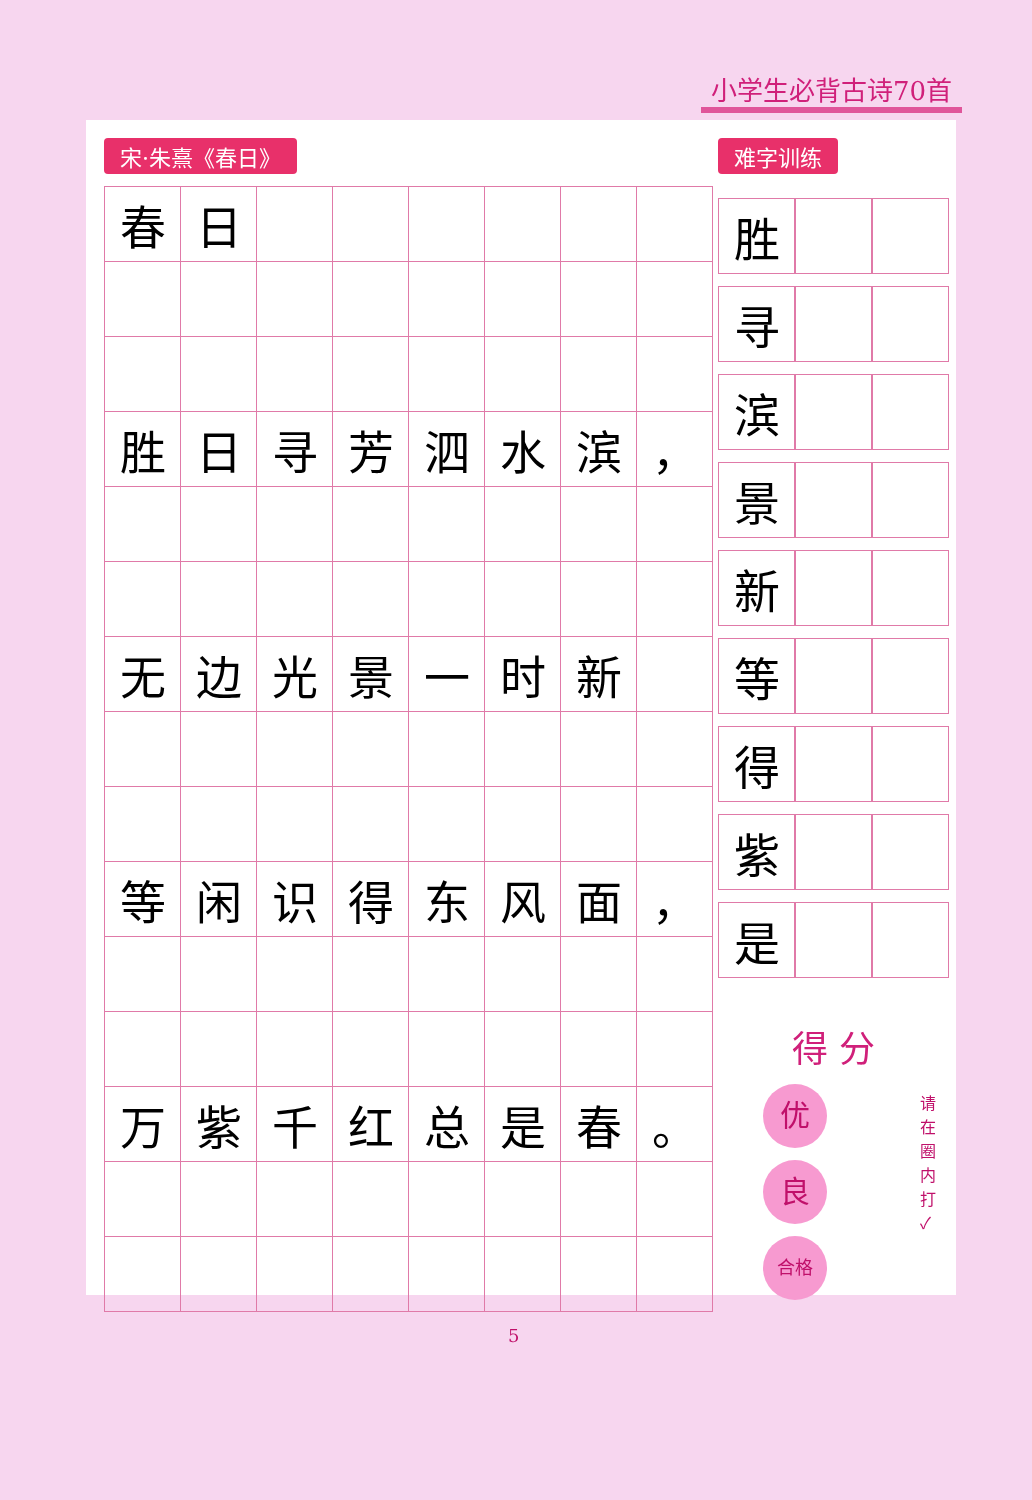小学生必背古诗70首
宋·朱熹《春日》
| 春 | 日 | | | | | | |
| 胜 | 日 | 寻 | 芳 | 泗 | 水 | 滨 | ， |
| 无 | 边 | 光 | 景 | 一 | 时 | 新 | |
| 等 | 闲 | 识 | 得 | 东 | 风 | 面 | ， |
| 万 | 紫 | 千 | 红 | 总 | 是 | 春 | 。 |
难字训练
| 胜 | | |
| 寻 | | |
| 滨 | | |
| 景 | | |
| 新 | | |
| 等 | | |
| 得 | | |
| 紫 | | |
| 是 | | |
得 分
优
良
合格
请在圈内打 ✓
5